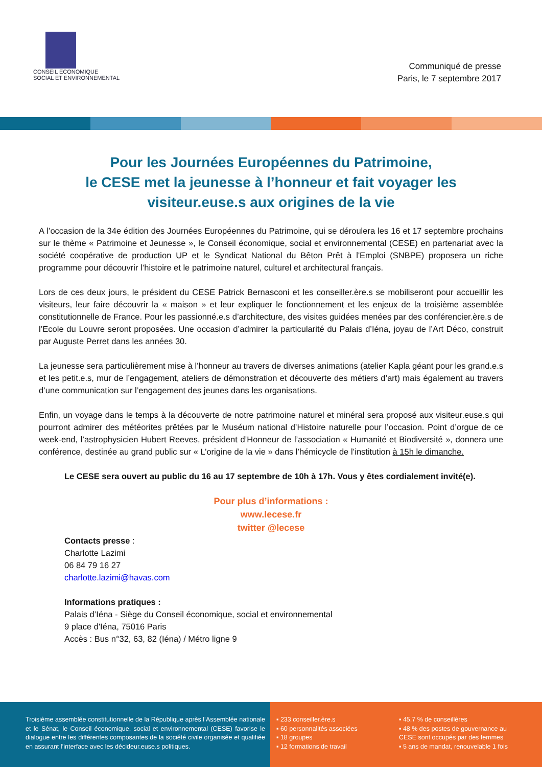CONSEIL ECONOMIQUE
SOCIAL ET ENVIRONNEMENTAL
Communiqué de presse
Paris, le 7 septembre 2017
Pour les Journées Européennes du Patrimoine,
le CESE met la jeunesse à l’honneur et fait voyager les visiteur.euse.s aux origines de la vie
A l’occasion de la 34e édition des Journées Européennes du Patrimoine, qui se déroulera les 16 et 17 septembre prochains sur le thème « Patrimoine et Jeunesse », le Conseil économique, social et environnemental (CESE) en partenariat avec la société coopérative de production UP et le Syndicat National du Bêton Prêt à l'Emploi (SNBPE) proposera un riche programme pour découvrir l’histoire et le patrimoine naturel, culturel et architectural français.
Lors de ces deux jours, le président du CESE Patrick Bernasconi et les conseiller.ère.s se mobiliseront pour accueillir les visiteurs, leur faire découvrir la « maison » et leur expliquer le fonctionnement et les enjeux de la troisième assemblée constitutionnelle de France. Pour les passionné.e.s d’architecture, des visites guidées menées par des conférencier.ère.s de l’Ecole du Louvre seront proposées. Une occasion d’admirer la particularité du Palais d’Iéna, joyau de l’Art Déco, construit par Auguste Perret dans les années 30.
La jeunesse sera particulièrement mise à l’honneur au travers de diverses animations (atelier Kapla géant pour les grand.e.s et les petit.e.s, mur de l’engagement, ateliers de démonstration et découverte des métiers d’art) mais également au travers d’une communication sur l’engagement des jeunes dans les organisations.
Enfin, un voyage dans le temps à la découverte de notre patrimoine naturel et minéral sera proposé aux visiteur.euse.s qui pourront admirer des météorites prêtées par le Muséum national d’Histoire naturelle pour l’occasion. Point d’orgue de ce week-end, l’astrophysicien Hubert Reeves, président d’Honneur de l’association « Humanité et Biodiversité », donnera une conférence, destinée au grand public sur « L’origine de la vie » dans l’hémicycle de l’institution à 15h le dimanche.
Le CESE sera ouvert au public du 16 au 17 septembre de 10h à 17h. Vous y êtes cordialement invité(e).
Pour plus d’informations :
www.lecese.fr
twitter @lecese
Contacts presse :
Charlotte Lazimi
06 84 79 16 27
charlotte.lazimi@havas.com
Informations pratiques :
Palais d’Iéna - Siège du Conseil économique, social et environnemental
9 place d'Iéna, 75016 Paris
Accès : Bus n°32, 63, 82 (Iéna) / Métro ligne 9
Troisième assemblée constitutionnelle de la République après l’Assemblée nationale et le Sénat, le Conseil économique, social et environnemental (CESE) favorise le dialogue entre les différentes composantes de la société civile organisée et qualifiée en assurant l’interface avec les décideur.euse.s politiques.
▪ 233 conseiller.ère.s
▪ 60 personnalités associées
▪ 18 groupes
▪ 12 formations de travail
▪ 45,7 % de conseillères
▪ 48 % des postes de gouvernance au CESE sont occupés par des femmes
▪ 5 ans de mandat, renouvelable 1 fois